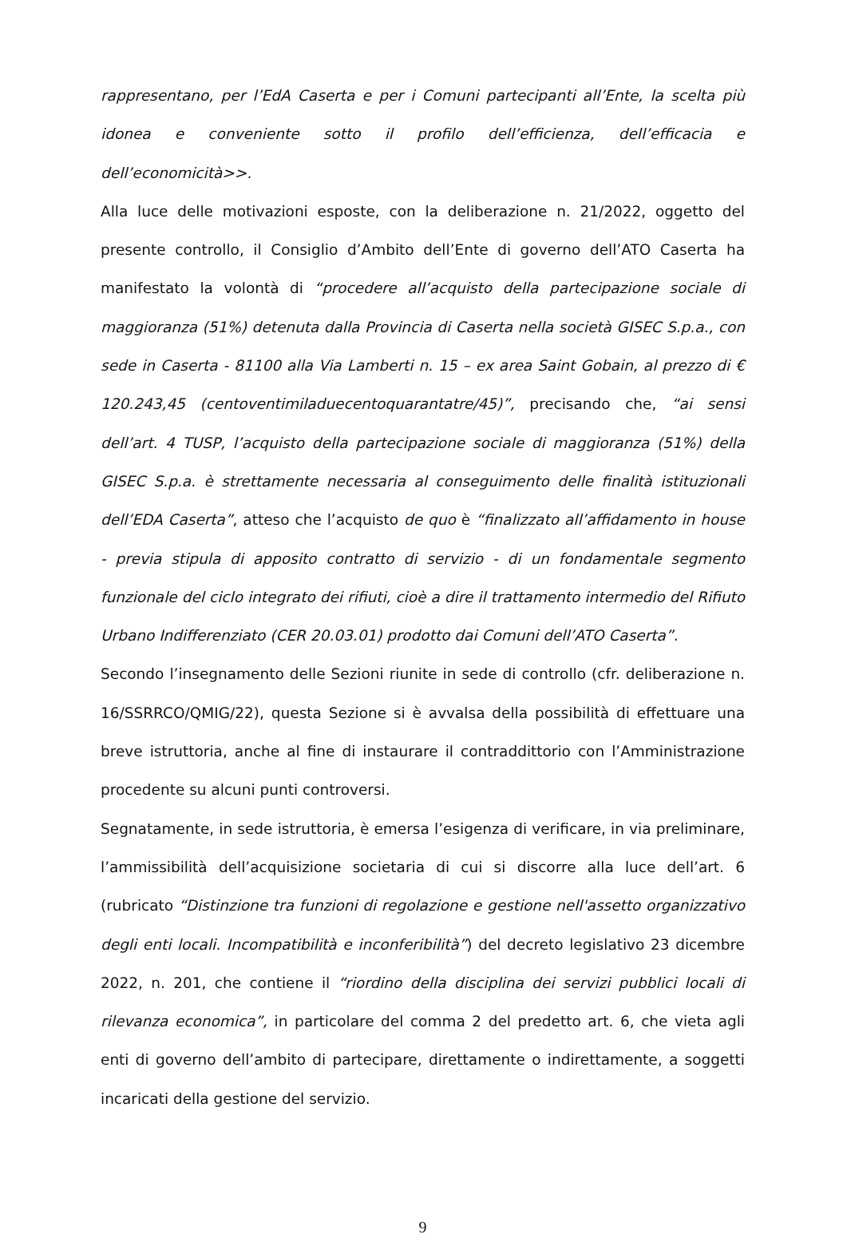rappresentano, per l’EdA Caserta e per i Comuni partecipanti all’Ente, la scelta più idonea e conveniente sotto il profilo dell’efficienza, dell’efficacia e dell’economicità>>.
Alla luce delle motivazioni esposte, con la deliberazione n. 21/2022, oggetto del presente controllo, il Consiglio d’Ambito dell’Ente di governo dell’ATO Caserta ha manifestato la volontà di “procedere all’acquisto della partecipazione sociale di maggioranza (51%) detenuta dalla Provincia di Caserta nella società GISEC S.p.a., con sede in Caserta - 81100 alla Via Lamberti n. 15 – ex area Saint Gobain, al prezzo di € 120.243,45 (centoventimiladuecentoquarantatre/45)”, precisando che, “ai sensi dell’art. 4 TUSP, l’acquisto della partecipazione sociale di maggioranza (51%) della GISEC S.p.a. è strettamente necessaria al conseguimento delle finalità istituzionali dell’EDA Caserta”, atteso che l’acquisto de quo è “finalizzato all’affidamento in house - previa stipula di apposito contratto di servizio - di un fondamentale segmento funzionale del ciclo integrato dei rifiuti, cioè a dire il trattamento intermedio del Rifiuto Urbano Indifferenziato (CER 20.03.01) prodotto dai Comuni dell’ATO Caserta”.
Secondo l’insegnamento delle Sezioni riunite in sede di controllo (cfr. deliberazione n. 16/SSRRCO/QMIG/22), questa Sezione si è avvalsa della possibilità di effettuare una breve istruttoria, anche al fine di instaurare il contraddittorio con l’Amministrazione procedente su alcuni punti controversi.
Segnatamente, in sede istruttoria, è emersa l’esigenza di verificare, in via preliminare, l’ammissibilità dell’acquisizione societaria di cui si discorre alla luce dell’art. 6 (rubricato “Distinzione tra funzioni di regolazione e gestione nell'assetto organizzativo degli enti locali. Incompatibilità e inconferibilità”) del decreto legislativo 23 dicembre 2022, n. 201, che contiene il “riordino della disciplina dei servizi pubblici locali di rilevanza economica”, in particolare del comma 2 del predetto art. 6, che vieta agli enti di governo dell’ambito di partecipare, direttamente o indirettamente, a soggetti incaricati della gestione del servizio.
9